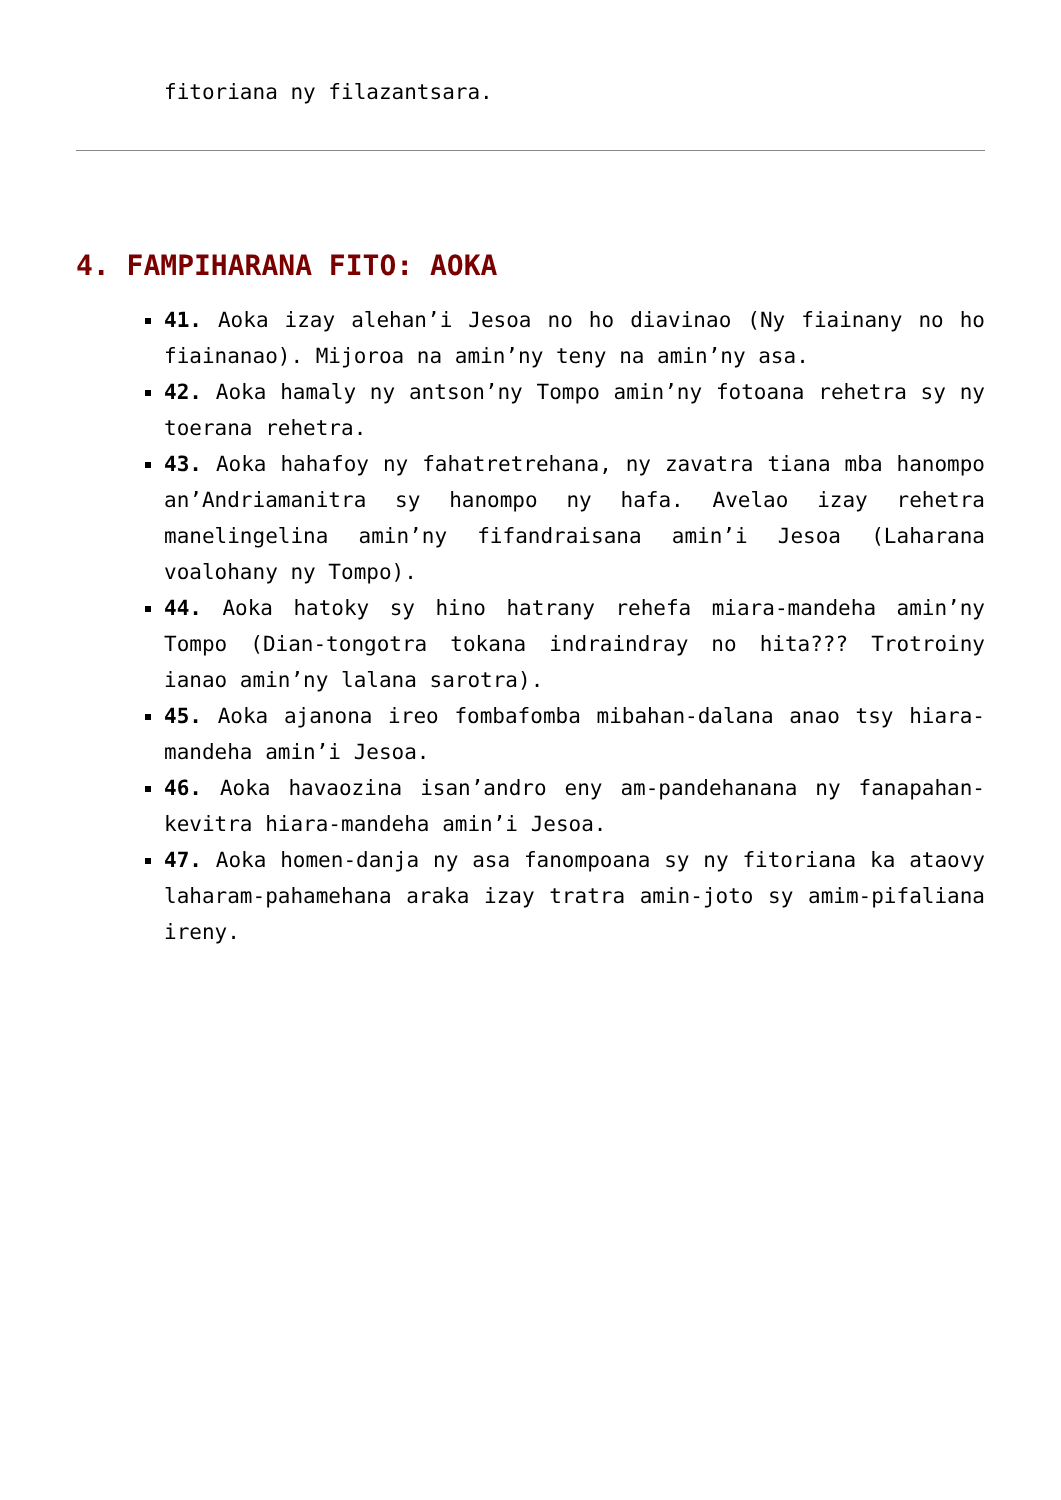fitoriana ny filazantsara.
4. FAMPIHARANA FITO: AOKA
41. Aoka izay alehan’i Jesoa no ho diavinao (Ny fiainany no ho fiainanao). Mijoroa na amin’ny teny na amin’ny asa.
42. Aoka hamaly ny antson’ny Tompo amin’ny fotoana rehetra sy ny toerana rehetra.
43. Aoka hahafoy ny fahatretrehana, ny zavatra tiana mba hanompo an’Andriamanitra sy hanompo ny hafa. Avelao izay rehetra manelingelina amin’ny fifandraisana amin’i Jesoa (Laharana voalohany ny Tompo).
44. Aoka hatoky sy hino hatrany rehefa miara-mandeha amin’ny Tompo (Dian-tongotra tokana indraindray no hita??? Trotroiny ianao amin’ny lalana sarotra).
45. Aoka ajanona ireo fombafomba mibahan-dalana anao tsy hiara-mandeha amin’i Jesoa.
46. Aoka havaozina isan’andro eny am-pandehanana ny fanapahan-kevitra hiara-mandeha amin’i Jesoa.
47. Aoka homen-danja ny asa fanompoana sy ny fitoriana ka ataovy laharam-pahamehana araka izay tratra amin-joto sy amim-pifaliana ireny.